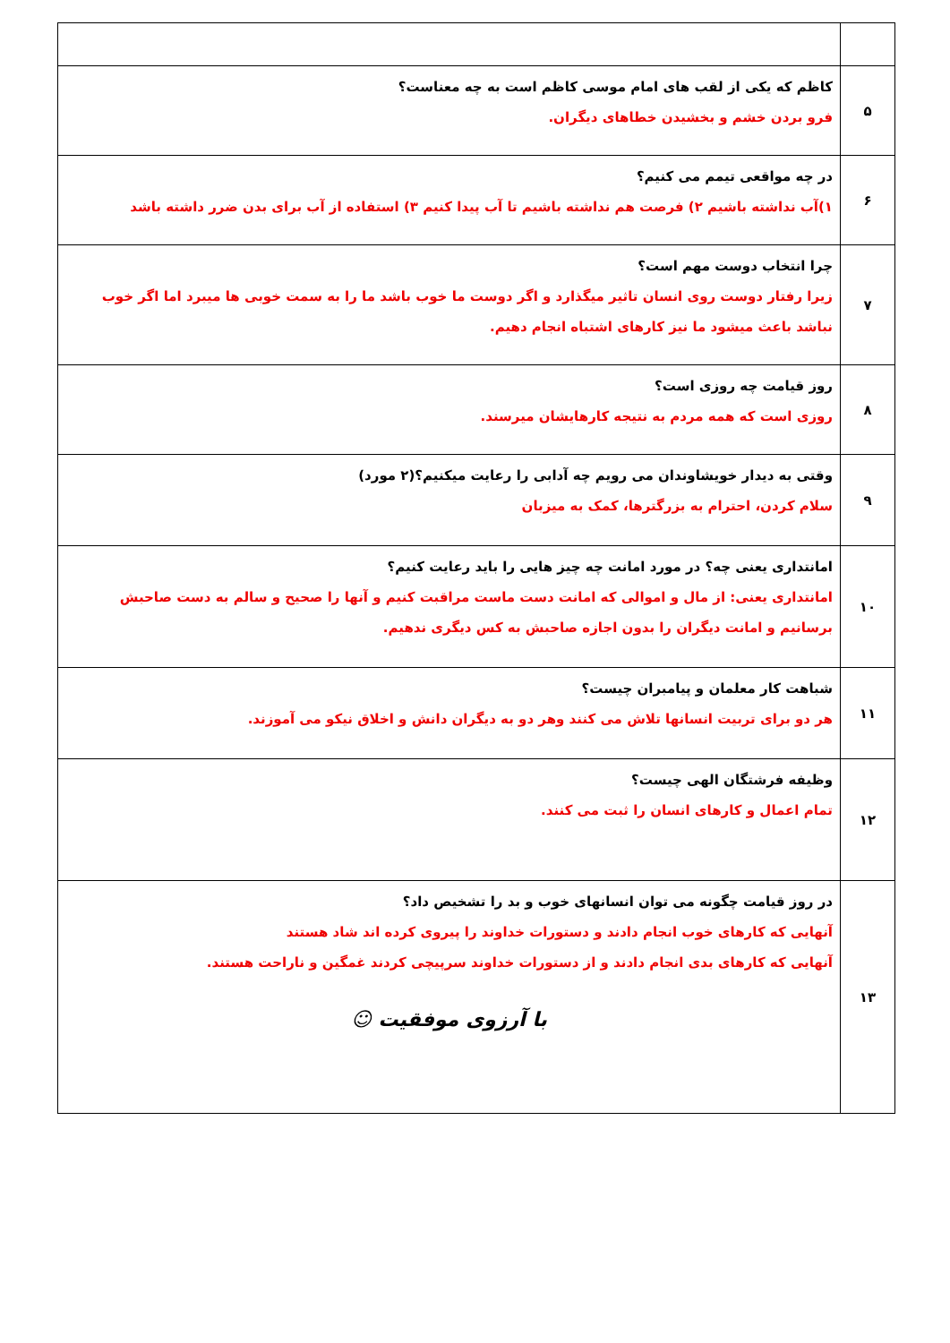| ۵ | کاظم که یکی از لقب های امام موسی کاظم است به چه معناست؟ فرو بردن خشم و بخشیدن خطاهای دیگران. |
| ۶ | در چه مواقعی تیمم می کنیم؟ ۱)آب نداشته باشیم ۲) فرصت هم نداشته باشیم تا آب پیدا کنیم ۳) استفاده از آب برای بدن ضرر داشته باشد |
| ۷ | چرا انتخاب دوست مهم است؟ زیرا رفتار دوست روی انسان تاثیر میگذارد و اگر دوست ما خوب باشد ما را به سمت خوبی ها میبرد اما اگر خوب نباشد باعث میشود ما نیز کارهای اشتباه انجام دهیم. |
| ۸ | روز قیامت چه روزی است؟ روزی است که همه مردم به نتیجه کارهایشان میرسند. |
| ۹ | وقتی به دیدار خویشاوندان می رویم چه آدابی را رعایت میکنیم؟(۲ مورد) سلام کردن، احترام به بزرگترها، کمک به میزبان |
| ۱۰ | امانتداری یعنی چه؟ در مورد امانت چه چیز هایی را باید رعایت کنیم؟ امانتداری یعنی: از مال و اموالی که امانت دست ماست مراقبت کنیم و آنها را صحیح و سالم به دست صاحبش برسانیم و امانت دیگران را بدون اجازه صاحبش به کس دیگری ندهیم. |
| ۱۱ | شباهت کار معلمان و پیامبران چیست؟ هر دو برای تربیت انسانها تلاش می کنند وهر دو به دیگران دانش و اخلاق نیکو می آموزند. |
| ۱۲ | وظیفه فرشتگان الهی چیست؟ تمام اعمال و کارهای انسان را ثبت می کنند. |
| ۱۳ | در روز قیامت چگونه می توان انسانهای خوب و بد را تشخیص داد؟ آنهایی که کارهای خوب انجام دادند و دستورات خداوند را پیروی کرده اند شاد هستند آنهایی که کارهای بدی انجام دادند و از دستورات خداوند سرپیچی کردند غمگین و ناراحت هستند. با آرزوی موفقیت ☺ |